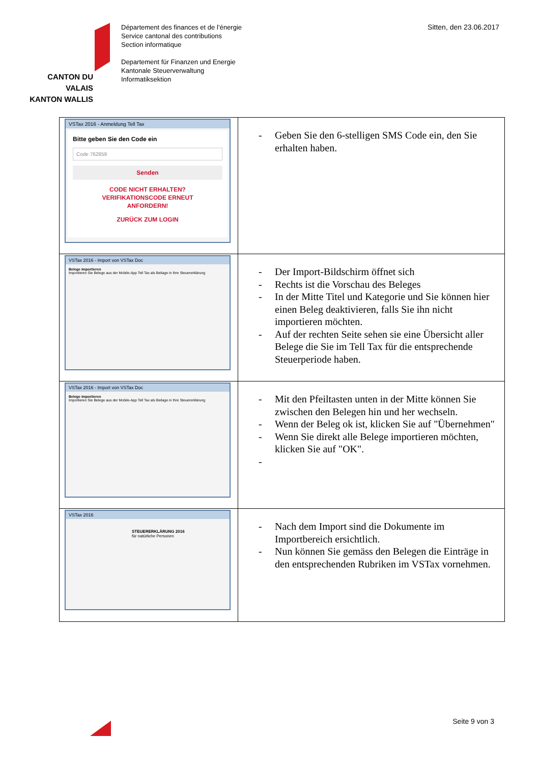CANTON DU VALAIS
KANTON WALLIS
Département des finances et de l’énergie
Service cantonal des contributions
Section informatique
Departement für Finanzen und Energie
Kantonale Steuerverwaltung
Informatiksektion
Sitten, den 23.06.2017
| VSTax 2016 - Anmeldung Tell Tax Bitte geben Sie den Code ein Code 762859 Senden CODE NICHT ERHALTEN? VERIFIKATIONSCODE ERNEUT ANFORDERN! ZURÜCK ZUM LOGIN | - Geben Sie den 6-stelligen SMS Code ein, den Sie erhalten haben. |
| VSTax 2016 - Import von VSTax Doc Belege importieren Importieren Sie Belege aus der Mobile-App Tell Tax als Beilage in Ihre Steuererklärung | - Der Import-Bildschirm öffnet sich - Rechts ist die Vorschau des Beleges - In der Mitte Titel und Kategorie und Sie können hier einen Beleg deaktivieren, falls Sie ihn nicht importieren möchten. - Auf der rechten Seite sehen sie eine Übersicht aller Belege die Sie im Tell Tax für die entsprechende Steuerperiode haben. |
| VSTax 2016 - Import von VSTax Doc Belege importieren Importieren Sie Belege aus der Mobile-App Tell Tax als Beilage in Ihre Steuererklärung | - Mit den Pfeiltasten unten in der Mitte können Sie zwischen den Belegen hin und her wechseln. - Wenn der Beleg ok ist, klicken Sie auf "Übernehmen" - Wenn Sie direkt alle Belege importieren möchten, klicken Sie auf "OK". - |
| VSTax 2016 STEUERERKLÄRUNG 2016 für natürliche Personen | - Nach dem Import sind die Dokumente im Importbereich ersichtlich. - Nun können Sie gemäss den Belegen die Einträge in den entsprechenden Rubriken im VSTax vornehmen. |
Seite 9 von 3